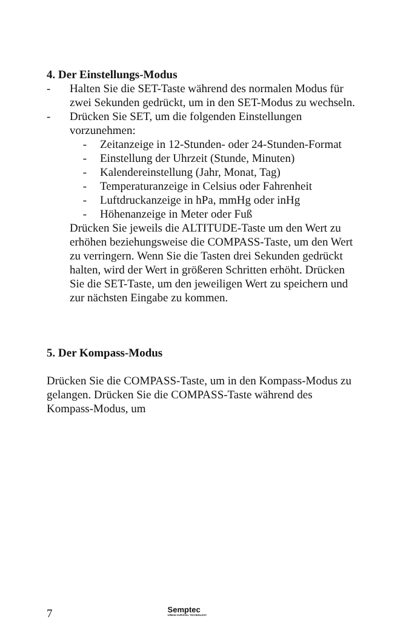4. Der Einstellungs-Modus
- Halten Sie die SET-Taste während des normalen Modus für zwei Sekunden gedrückt, um in den SET-Modus zu wechseln.
- Drücken Sie SET, um die folgenden Einstellungen vorzunehmen:
- Zeitanzeige in 12-Stunden- oder 24-Stunden-Format
- Einstellung der Uhrzeit (Stunde, Minuten)
- Kalendereinstellung (Jahr, Monat, Tag)
- Temperaturanzeige in Celsius oder Fahrenheit
- Luftdruckanzeige in hPa, mmHg oder inHg
- Höhenanzeige in Meter oder Fuß
Drücken Sie jeweils die ALTITUDE-Taste um den Wert zu erhöhen beziehungsweise die COMPASS-Taste, um den Wert zu verringern. Wenn Sie die Tasten drei Sekunden gedrückt halten, wird der Wert in größeren Schritten erhöht. Drücken Sie die SET-Taste, um den jeweiligen Wert zu speichern und zur nächsten Eingabe zu kommen.
5. Der Kompass-Modus
Drücken Sie die COMPASS-Taste, um in den Kompass-Modus zu gelangen. Drücken Sie die COMPASS-Taste während des Kompass-Modus, um
7 Semptec
URBAN SURVIVAL TECHNOLOGY